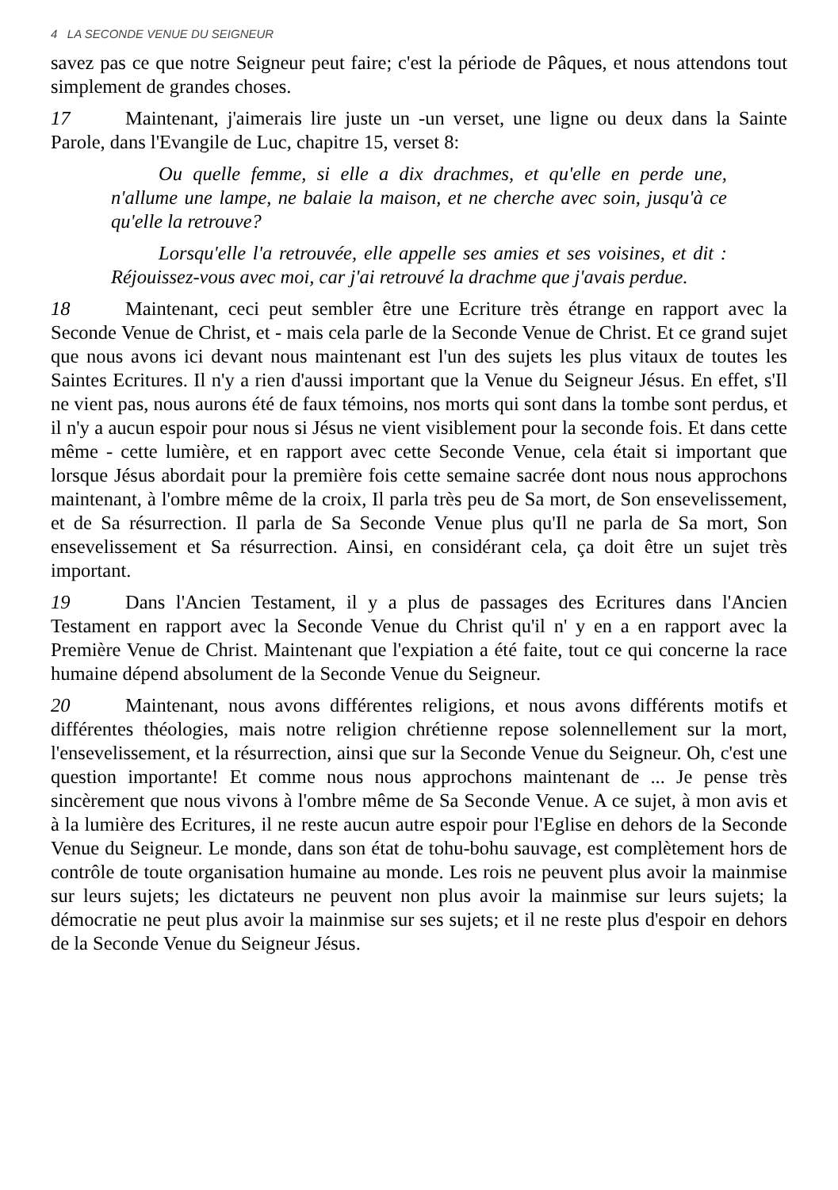4 LA SECONDE VENUE DU SEIGNEUR
savez pas ce que notre Seigneur peut faire; c'est la période de Pâques, et nous attendons tout simplement de grandes choses.
17 Maintenant, j'aimerais lire juste un -un verset, une ligne ou deux dans la Sainte Parole, dans l'Evangile de Luc, chapitre 15, verset 8:
Ou quelle femme, si elle a dix drachmes, et qu'elle en perde une, n'allume une lampe, ne balaie la maison, et ne cherche avec soin, jusqu'à ce qu'elle la retrouve?
Lorsqu'elle l'a retrouvée, elle appelle ses amies et ses voisines, et dit : Réjouissez-vous avec moi, car j'ai retrouvé la drachme que j'avais perdue.
18 Maintenant, ceci peut sembler être une Ecriture très étrange en rapport avec la Seconde Venue de Christ, et - mais cela parle de la Seconde Venue de Christ. Et ce grand sujet que nous avons ici devant nous maintenant est l'un des sujets les plus vitaux de toutes les Saintes Ecritures. Il n'y a rien d'aussi important que la Venue du Seigneur Jésus. En effet, s'Il ne vient pas, nous aurons été de faux témoins, nos morts qui sont dans la tombe sont perdus, et il n'y a aucun espoir pour nous si Jésus ne vient visiblement pour la seconde fois. Et dans cette même - cette lumière, et en rapport avec cette Seconde Venue, cela était si important que lorsque Jésus abordait pour la première fois cette semaine sacrée dont nous nous approchons maintenant, à l'ombre même de la croix, Il parla très peu de Sa mort, de Son ensevelissement, et de Sa résurrection. Il parla de Sa Seconde Venue plus qu'Il ne parla de Sa mort, Son ensevelissement et Sa résurrection. Ainsi, en considérant cela, ça doit être un sujet très important.
19 Dans l'Ancien Testament, il y a plus de passages des Ecritures dans l'Ancien Testament en rapport avec la Seconde Venue du Christ qu'il n' y en a en rapport avec la Première Venue de Christ. Maintenant que l'expiation a été faite, tout ce qui concerne la race humaine dépend absolument de la Seconde Venue du Seigneur.
20 Maintenant, nous avons différentes religions, et nous avons différents motifs et différentes théologies, mais notre religion chrétienne repose solennellement sur la mort, l'ensevelissement, et la résurrection, ainsi que sur la Seconde Venue du Seigneur. Oh, c'est une question importante! Et comme nous nous approchons maintenant de ... Je pense très sincèrement que nous vivons à l'ombre même de Sa Seconde Venue. A ce sujet, à mon avis et à la lumière des Ecritures, il ne reste aucun autre espoir pour l'Eglise en dehors de la Seconde Venue du Seigneur. Le monde, dans son état de tohu-bohu sauvage, est complètement hors de contrôle de toute organisation humaine au monde. Les rois ne peuvent plus avoir la mainmise sur leurs sujets; les dictateurs ne peuvent non plus avoir la mainmise sur leurs sujets; la démocratie ne peut plus avoir la mainmise sur ses sujets; et il ne reste plus d'espoir en dehors de la Seconde Venue du Seigneur Jésus.